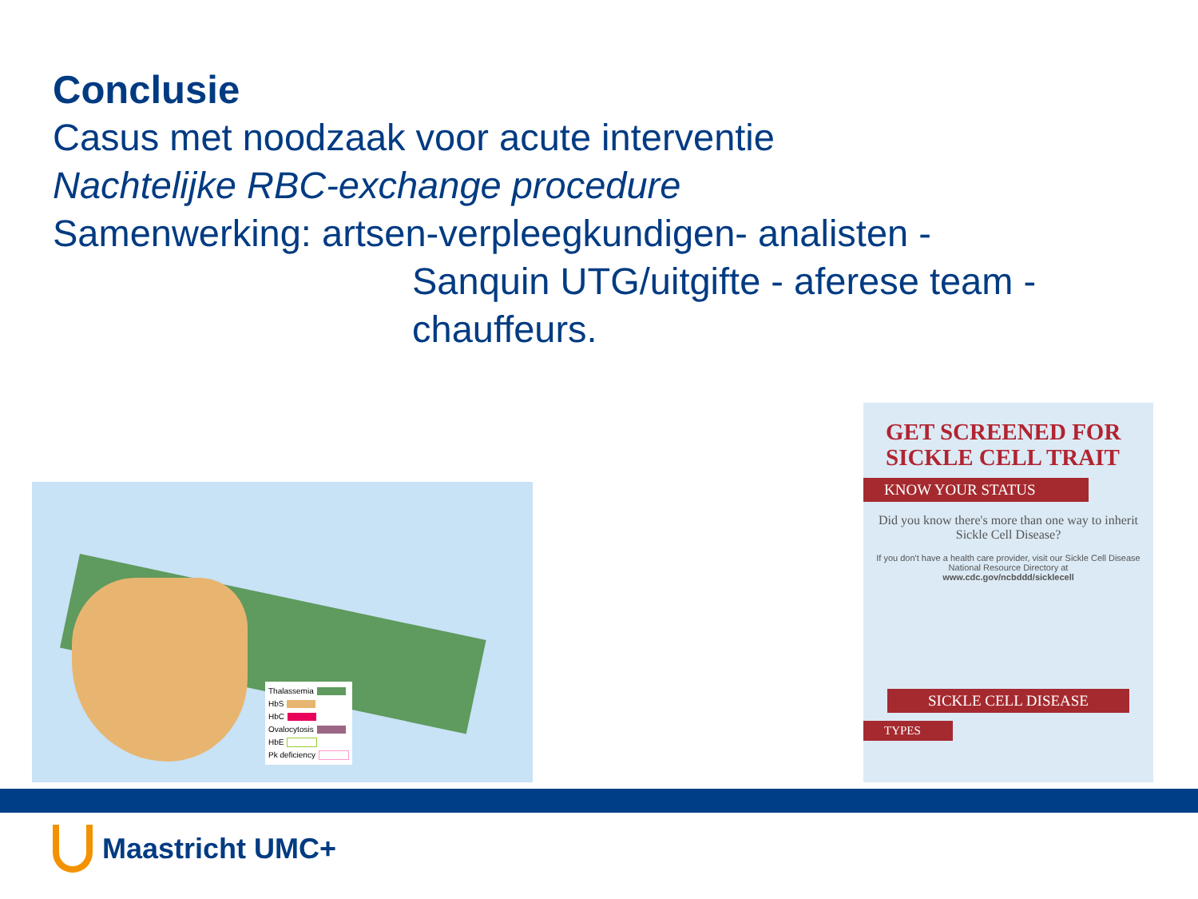Conclusie
Casus met noodzaak voor acute interventie
Nachtelijke RBC-exchange procedure
Samenwerking: artsen-verpleegkundigen- analisten -
Sanquin UTG/uitgifte - aferese team - chauffeurs.
Thalassemia
HbS
HbC
Ovalocytosis
HbE
Pk deficiency
GET SCREENED FOR SICKLE CELL TRAIT
KNOW YOUR STATUS
Did you know there's more than one way to inherit Sickle Cell Disease?
If you don't have a health care provider, visit our Sickle Cell Disease National Resource Directory at
www.cdc.gov/ncbddd/sicklecell
SICKLE CELL DISEASE
TYPES
Maastricht UMC+